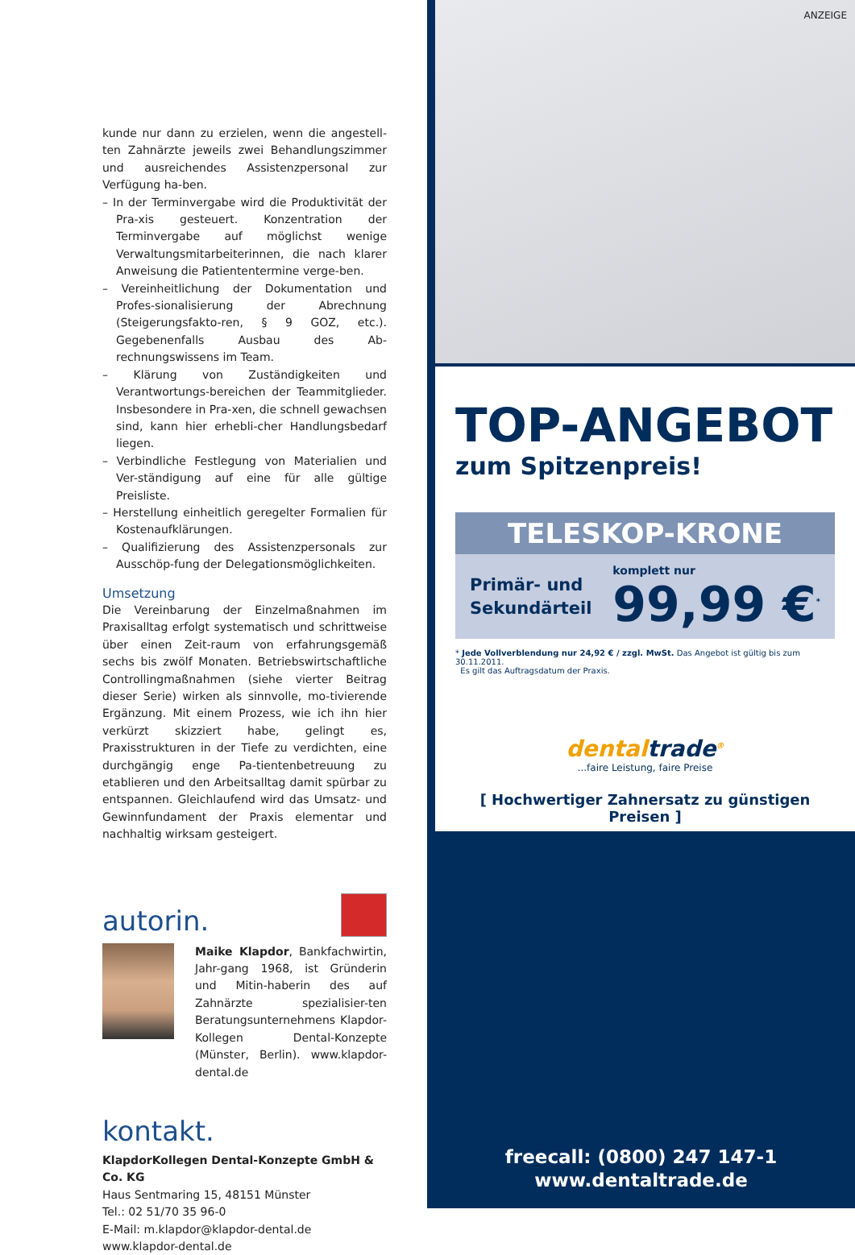kunde nur dann zu erzielen, wenn die angestell-ten Zahnärzte jeweils zwei Behandlungszimmer und ausreichendes Assistenzpersonal zur Verfügung ha-ben.
– In der Terminvergabe wird die Produktivität der Pra-xis gesteuert. Konzentration der Terminvergabe auf möglichst wenige Verwaltungsmitarbeiterinnen, die nach klarer Anweisung die Patiententermine verge-ben.
– Vereinheitlichung der Dokumentation und Profes-sionalisierung der Abrechnung (Steigerungsfakto-ren, § 9 GOZ, etc.). Gegebenenfalls Ausbau des Ab-rechnungswissens im Team.
– Klärung von Zuständigkeiten und Verantwortungs-bereichen der Teammitglieder. Insbesondere in Pra-xen, die schnell gewachsen sind, kann hier erhebli-cher Handlungsbedarf liegen.
– Verbindliche Festlegung von Materialien und Ver-ständigung auf eine für alle gültige Preisliste.
– Herstellung einheitlich geregelter Formalien für Kostenaufklärungen.
– Qualifizierung des Assistenzpersonals zur Ausschöp-fung der Delegationsmöglichkeiten.
Umsetzung
Die Vereinbarung der Einzelmaßnahmen im Praxisalltag erfolgt systematisch und schrittweise über einen Zeit-raum von erfahrungsgemäß sechs bis zwölf Monaten. Betriebswirtschaftliche Controllingmaßnahmen (siehe vierter Beitrag dieser Serie) wirken als sinnvolle, mo-tivierende Ergänzung. Mit einem Prozess, wie ich ihn hier verkürzt skizziert habe, gelingt es, Praxisstrukturen in der Tiefe zu verdichten, eine durchgängig enge Pa-tientenbetreuung zu etablieren und den Arbeitsalltag damit spürbar zu entspannen. Gleichlaufend wird das Umsatz- und Gewinnfundament der Praxis elementar und nachhaltig wirksam gesteigert.
autorin.
Maike Klapdor, Bankfachwirtin, Jahr-gang 1968, ist Gründerin und Mitin-haberin des auf Zahnärzte spezialisier-ten Beratungsunternehmens Klapdor-Kollegen Dental-Konzepte (Münster, Berlin). www.klapdor-dental.de
kontakt.
KlapdorKollegen Dental-Konzepte GmbH & Co. KG
Haus Sentmaring 15, 48151 Münster
Tel.: 02 51/70 35 96-0
E-Mail: m.klapdor@klapdor-dental.de
www.klapdor-dental.de
ANZEIGE
TOP-ANGEBOT
zum Spitzenpreis!
TELESKOP-KRONE
Primär- und
Sekundärteil
komplett nur
99,99 €<sup>*</sup>
* Jede Vollverblendung nur 24,92 € / zzgl. MwSt. Das Angebot ist gültig bis zum 30.11.2011.
Es gilt das Auftragsdatum der Praxis.
dentaltrade<sup>®</sup>
...faire Leistung, faire Preise
[ Hochwertiger Zahnersatz zu günstigen Preisen ]
freecall: (0800) 247 147-1
www.dentaltrade.de